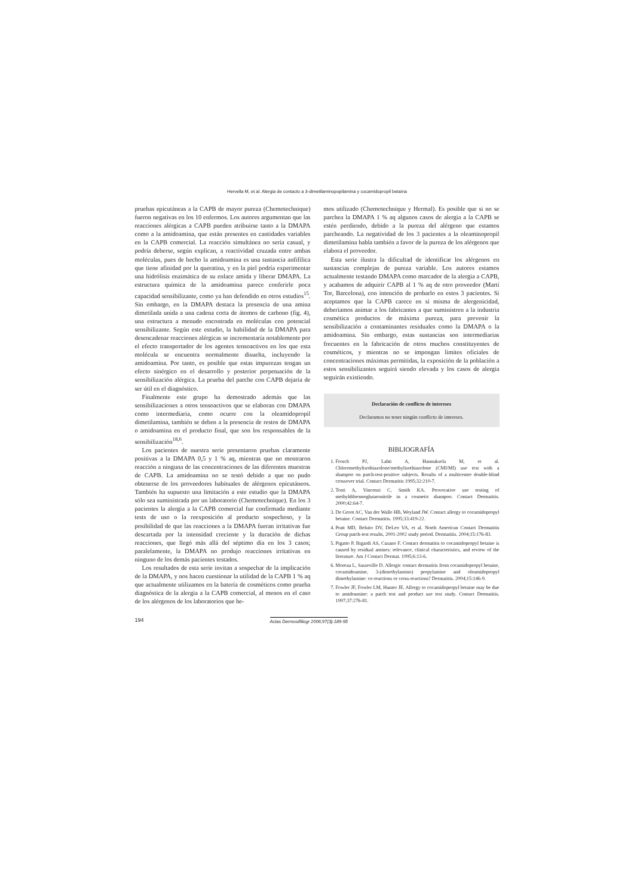Hervella M, et al. Alergia de contacto a 3-dimetilaminopopilamina y cocamidopropil betaína
pruebas epicutáneas a la CAPB de mayor pureza (Chemotechnique) fueron negativas en los 10 enfermos. Los autores argumentan que las reacciones alérgicas a CAPB pueden atribuirse tanto a la DMAPA como a la amidoamina, que están presentes en cantidades variables en la CAPB comercial. La reacción simultánea no sería casual, y podría deberse, según explican, a reactividad cruzada entre ambas moléculas, pues de hecho la amidoamina es una sustancia anfifílica que tiene afinidad por la queratina, y en la piel podría experimentar una hidrólisis enzimática de su enlace amida y liberar DMAPA. La estructura química de la amidoamina parece conferirle poca capacidad sensibilizante, como ya han defendido en otros estudios<sup>15</sup>. Sin embargo, en la DMAPA destaca la presencia de una amina dimetilada unida a una cadena corta de átomos de carbono (fig. 4), una estructura a menudo encontrada en moléculas con potencial sensibilizante. Según este estudio, la habilidad de la DMAPA para desencadenar reacciones alérgicas se incrementaría notablemente por el efecto transportador de los agentes tensoactivos en los que esta molécula se encuentra normalmente disuelta, incluyendo la amidoamina. Por tanto, es posible que estas impurezas tengan un efecto sinérgico en el desarrollo y posterior perpetuación de la sensibilización alérgica. La prueba del parche con CAPB dejaría de ser útil en el diagnóstico.
Finalmente este grupo ha demostrado además que las sensibilizaciones a otros tensoactivos que se elaboran con DMAPA como intermediaria, como ocurre con la oleamidopropil dimetilamina, también se deben a la presencia de restos de DMAPA o amidoamina en el producto final, que son los responsables de la sensibilización<sup>18,6</sup>.
Los pacientes de nuestra serie presentaron pruebas claramente positivas a la DMAPA 0,5 y 1 % aq, mientras que no mostraron reacción a ninguna de las concentraciones de las diferentes muestras de CAPB. La amidoamina no se testó debido a que no pudo obtenerse de los proveedores habituales de alérgenos epicutáneos. También ha supuesto una limitación a este estudio que la DMAPA sólo sea suministrada por un laboratorio (Chemotechnique). En los 3 pacientes la alergia a la CAPB comercial fue confirmada mediante tests de uso o la reexposición al producto sospechoso, y la posibilidad de que las reacciones a la DMAPA fueran irritativas fue descartada por la intensidad creciente y la duración de dichas reacciones, que llegó más allá del séptimo día en los 3 casos; paralelamente, la DMAPA no produjo reacciones irritativas en ninguno de los demás pacientes testados.
Los resultados de esta serie invitan a sospechar de la implicación de la DMAPA, y nos hacen cuestionar la utilidad de la CAPB 1 % aq que actualmente utilizamos en la batería de cosméticos como prueba diagnóstica de la alergia a la CAPB comercial, al menos en el caso de los alérgenos de los laboratorios que he-
mos utilizado (Chemotechnique y Hermal). Es posible que si no se parchea la DMAPA 1 % aq algunos casos de alergia a la CAPB se estén perdiendo, debido a la pureza del alérgeno que estamos parcheando. La negatividad de los 3 pacientes a la oleaminopropil dimetilamina habla también a favor de la pureza de los alérgenos que elabora el proveedor.
Esta serie ilustra la dificultad de identificar los alérgenos en sustancias complejas de pureza variable. Los autores estamos actualmente testando DMAPA como marcador de la alergia a CAPB, y acabamos de adquirir CAPB al 1 % aq de otro proveedor (Martí Tor, Barcelona), con intención de probarlo en estos 3 pacientes. Si aceptamos que la CAPB carece en sí misma de alergenicidad, deberíamos animar a los fabricantes a que suministren a la industria cosmética productos de máxima pureza, para prevenir la sensibilización a contaminantes residuales como la DMAPA o la amidoamina. Sin embargo, estas sustancias son intermediarias frecuentes en la fabricación de otros muchos constituyentes de cosméticos, y mientras no se impongan límites oficiales de concentraciones máximas permitidas, la exposición de la población a estos sensibilizantes seguirá siendo elevada y los casos de alergia seguirán existiendo.
Declaración de conflicto de intereses
Declaramos no tener ningún conflicto de intereses.
BIBLIOGRAFÍA
1. Frosch PJ, Lahti A, Hannuksela M, et al. Chloromethylisothiazolone/methylisothiazolone (CMI/MI) use test with a shampoo on patch-test-positive subjects. Results of a multicentre double-blind crossover trial. Contact Dermatitis 1995;32:210-7.
2. Tosti A, Vincenzi C, Smith KA. Provocative use testing of methyldibromoglutaronitrile in a cosmetic shampoo. Contact Dermatitis. 2000;42:64-7.
3. De Groot AC, Van der Walle HB, Weyland JW. Contact allergy to cocamidopropyl betaine. Contact Dermatitis. 1995;33:419-22.
4. Pratt MD, Belsito DV, DeLeo VA, et al. North American Contact Dermatitis Group patch-test results, 2001-2002 study period. Dermatitis. 2004;15:176-83.
5. Pigatto P, Bigardi AS, Cusano F. Contact dermatitis to cocamidopropyl betaine is caused by residual amines: relevance, clinical characteristics, and review of the literature. Am J Contact Dermat. 1995;6:13-6.
6. Moreau L, Sasseville D. Allergic contact dermatitis from cocamidopropyl betaine, cocamidoamine, 3-(dimethylamino) propylamine and oleamidopropyl dimethylamine: co-reactions or cross-reactions? Dermatitis. 2004;15:146-9.
7. Fowler JF, Fowler LM, Hunter JE. Allergy to cocamidopropyl betaine may be due to amidoamine: a patch test and product use test study. Contact Dermatitis. 1997;37:276-81.
194 Actas Dermosifiliogr 2006;97(3):189-95